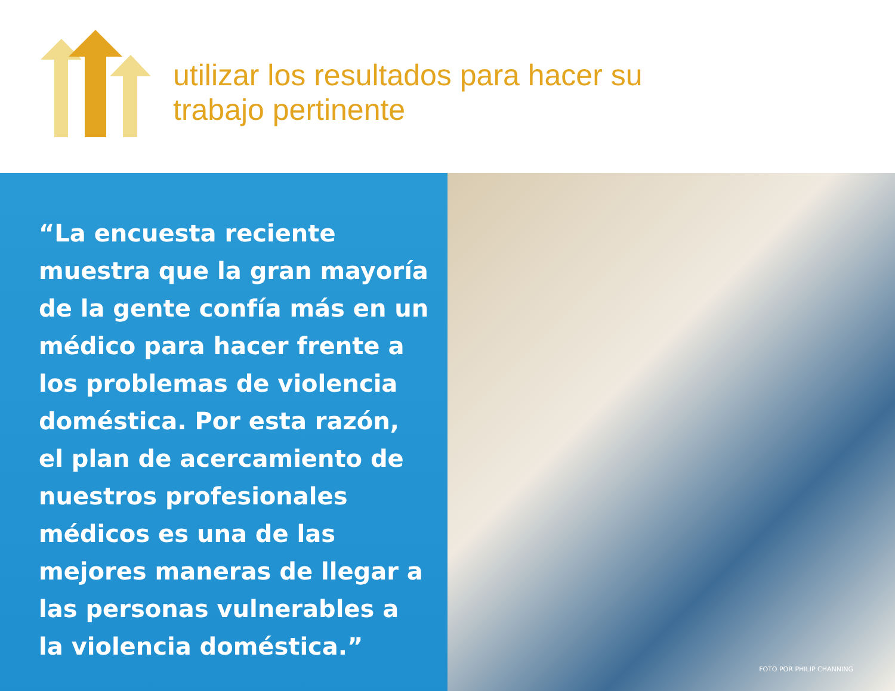utilizar los resultados para hacer su
trabajo pertinente
“La encuesta reciente muestra que la gran mayoría de la gente confía más en un médico para hacer frente a los problemas de violencia doméstica. Por esta razón, el plan de acercamiento de nuestros profesionales médicos es una de las mejores maneras de llegar a las personas vulnerables a la violencia doméstica.”
FOTO POR PHILIP CHANNING